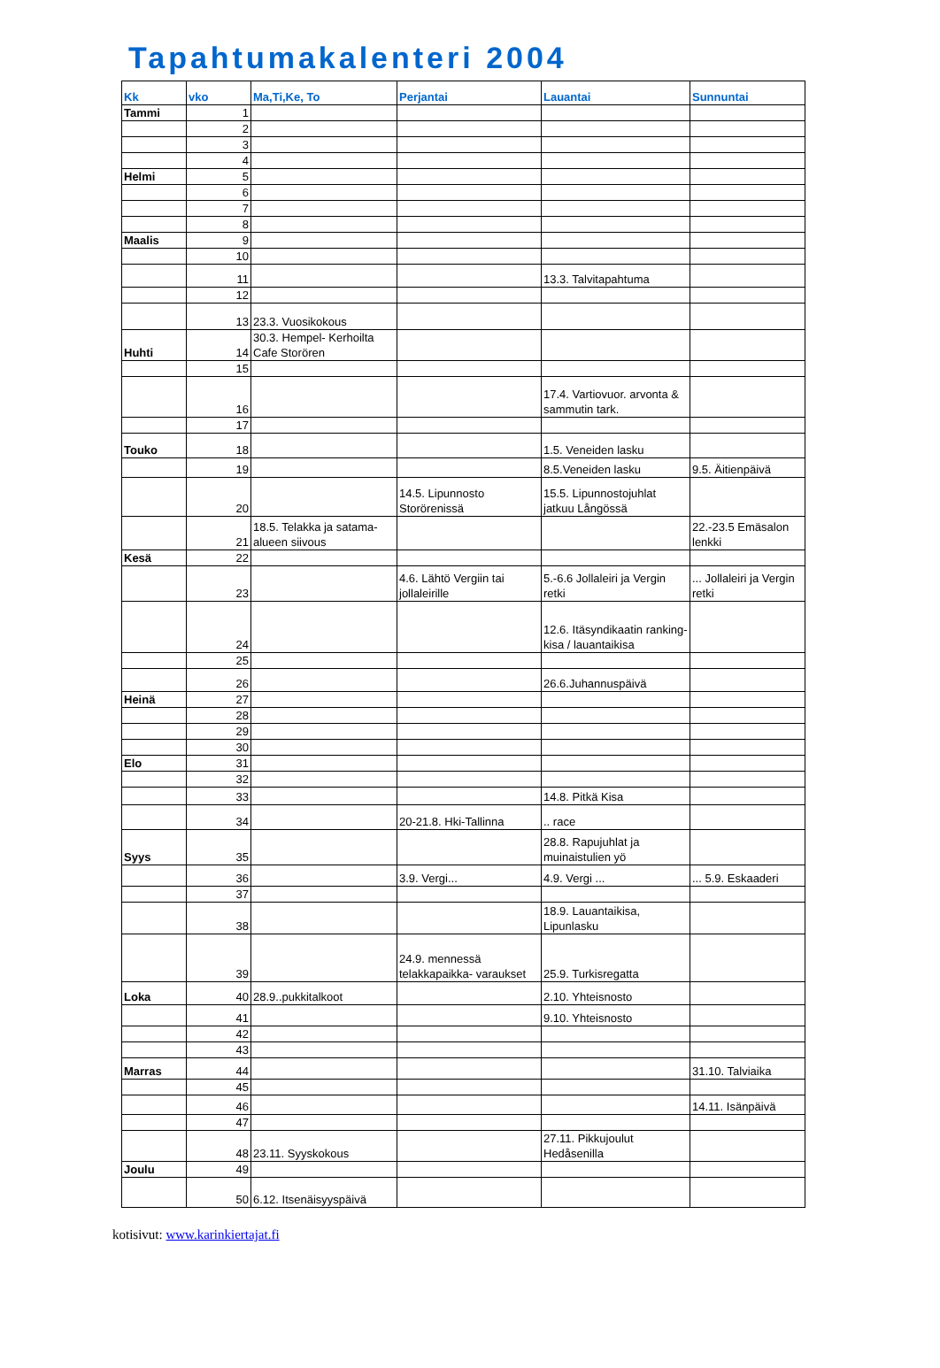Tapahtumakalenteri 2004
| Kk | vko | Ma,Ti,Ke, To | Perjantai | Lauantai | Sunnuntai |
| --- | --- | --- | --- | --- | --- |
| Tammi | 1 | | | | |
| | 2 | | | | |
| | 3 | | | | |
| | 4 | | | | |
| Helmi | 5 | | | | |
| | 6 | | | | |
| | 7 | | | | |
| | 8 | | | | |
| Maalis | 9 | | | | |
| | 10 | | | | |
| | 11 | | | 13.3. Talvitapahtuma | |
| | 12 | | | | |
| | 13 | 23.3. Vuosikokous | | | |
| Huhti | 14 | 30.3. Hempel- Kerhoilta Cafe Storören | | | |
| | 15 | | | | |
| | 16 | | | 17.4. Vartiovuor. arvonta & sammutin tark. | |
| | 17 | | | | |
| Touko | 18 | | | 1.5. Veneiden lasku | |
| | 19 | | | 8.5.Veneiden lasku | 9.5. Äitienpäivä |
| | 20 | | 14.5. Lipunnosto Storörenissä | 15.5. Lipunnostojuhlat jatkuu Långössä | |
| | 21 | 18.5. Telakka ja satama-alueen siivous | | | 22.-23.5 Emäsalon lenkki |
| Kesä | 22 | | | | |
| | 23 | | 4.6. Lähtö Vergiin tai jollaleirille | 5.-6.6 Jollaleiri ja Vergin retki | ... Jollaleiri ja Vergin retki |
| | 24 | | | 12.6. Itäsyndikaatin ranking-kisa / lauantaikisa | |
| | 25 | | | | |
| | 26 | | | 26.6.Juhannuspäivä | |
| Heinä | 27 | | | | |
| | 28 | | | | |
| | 29 | | | | |
| | 30 | | | | |
| Elo | 31 | | | | |
| | 32 | | | | |
| | 33 | | | 14.8. Pitkä Kisa | |
| | 34 | | 20-21.8. Hki-Tallinna | .. race | |
| Syys | 35 | | | 28.8. Rapujuhlat ja muinaistulien yö | |
| | 36 | | 3.9. Vergi... | 4.9. Vergi ... | ... 5.9. Eskaaderi |
| | 37 | | | | |
| | 38 | | | 18.9. Lauantaikisa, Lipunlasku | |
| | 39 | | 24.9. mennessä telakkapaikka- varaukset | 25.9. Turkisregatta | |
| Loka | 40 | 28.9..pukkitalkoot | | 2.10. Yhteisnosto | |
| | 41 | | | 9.10. Yhteisnosto | |
| | 42 | | | | |
| | 43 | | | | |
| Marras | 44 | | | | 31.10. Talviaika |
| | 45 | | | | |
| | 46 | | | | 14.11. Isänpäivä |
| | 47 | | | | |
| | 48 | 23.11. Syyskokous | | 27.11. Pikkujoulut Hedåsenilla | |
| Joulu | 49 | | | | |
| | 50 | 6.12. Itsenäisyyspäivä | | | |
kotisivut: www.karinkiertajat.fi